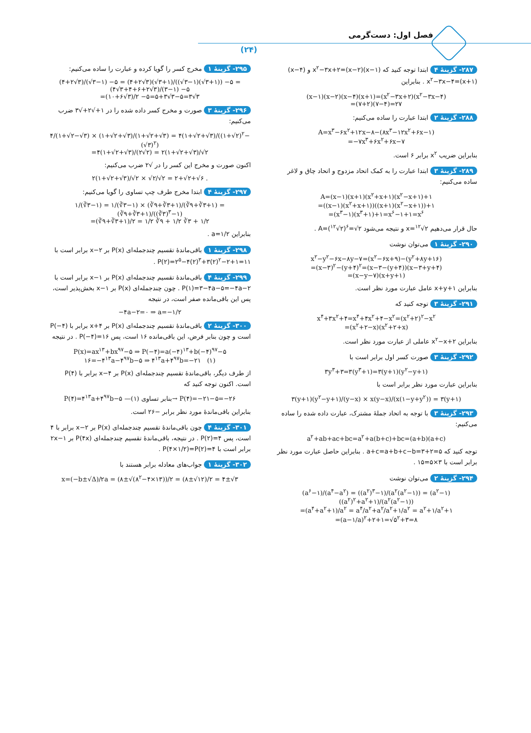فصل اول: دست‌گرمی
(۲۴)
۲۸۷- گزینهٔ ۴ ابتدا توجه کنید که (x−۱)(x−۲)=x<sup>۲</sup>−۳x+۲ و (x−۴)(x+۱)=x<sup>۲</sup>−۳x−۴ . بنابراین
(x−۱)(x−۲)(x−۴)(x+۱)=(x<sup>۲</sup>−۳x+۲)(x<sup>۲</sup>−۳x−۴)
=(۷+۲)(۷−۴)=۲۷
۲۸۸- گزینهٔ ۲ ابتدا عبارت را ساده می‌کنیم:
A=x<sup>۳</sup>−۶x<sup>۲</sup>+۱۲x−۸−(۸x<sup>۳</sup>−۱۲x<sup>۲</sup>+۶x−۱)
=−۷x<sup>۳</sup>+۶x<sup>۲</sup>+۶x−۷
بنابراین ضریب x<sup>۲</sup> برابر ۶ است.
۲۸۹- گزینهٔ ۳ ابتدا عبارت را به کمک اتحاد مزدوج و اتحاد چاق و لاغر ساده می‌کنیم:
A=(x−۱)(x+۱)(x<sup>۲</sup>+x+۱)(x<sup>۲</sup>−x+۱)+۱
=((x−۱)(x<sup>۲</sup>+x+۱))((x+۱)(x<sup>۲</sup>−x+۱))+۱
=(x<sup>۳</sup>−۱)(x<sup>۳</sup>+۱)+۱=x<sup>۶</sup>−۱+۱=x<sup>۶</sup>
حال قرار می‌دهیم x=<sup>۱۲</sup>√۲ و نتیجه می‌شود A=(<sup>۱۲</sup>√۲)<sup>۶</sup>=√۲ .
۲۹۰- گزینهٔ ۱ می‌توان نوشت
x<sup>۲</sup>−y<sup>۲</sup>−۶x−۸y−۷=(x<sup>۲</sup>−۶x+۹)−(y<sup>۲</sup>+۸y+۱۶)
=(x−۳)<sup>۲</sup>−(y+۴)<sup>۲</sup>=(x−۳−(y+۴))(x−۳+y+۴)
=(x−y−۷)(x+y+۱)
بنابراین x+y+۱ عامل عبارت مورد نظر است.
۲۹۱- گزینهٔ ۳ توجه کنید که
x<sup>۴</sup>+۳x<sup>۲</sup>+۴=x<sup>۴</sup>+۴x<sup>۲</sup>+۴−x<sup>۲</sup>=(x<sup>۲</sup>+۲)<sup>۲</sup>−x<sup>۲</sup>
=(x<sup>۲</sup>+۲−x)(x<sup>۲</sup>+۲+x)
بنابراین x<sup>۲</sup>−x+۲ عاملی از عبارت مورد نظر است.
۲۹۲- گزینهٔ ۳ صورت کسر اول برابر است با
۳y<sup>۳</sup>+۳=۳(y<sup>۳</sup>+۱)=۳(y+۱)(y<sup>۲</sup>−y+۱)
بنابراین عبارت مورد نظر برابر است با
۳(y+۱)(y<sup>۲</sup>−y+۱)/(y−x) × x(y−x)/(x(۱−y+y<sup>۲</sup>)) = ۳(y+۱)
۲۹۳- گزینهٔ ۳ با توجه به اتحاد جملهٔ مشترک، عبارت داده شده را ساده می‌کنیم:
a<sup>۲</sup>+ab+ac+bc=a<sup>۲</sup>+a(b+c)+bc=(a+b)(a+c)
توجه کنید که a+c=a+b+c−b=۳+۲=۵ . بنابراین حاصل عبارت مورد نظر برابر است با ۳×۵=۱۵ .
۲۹۴- گزینهٔ ۲ می‌توان نوشت
(a<sup>۶</sup>−۱)/(a<sup>۴</sup>−a<sup>۲</sup>) = ((a<sup>۲</sup>)<sup>۳</sup>−۱)/(a<sup>۲</sup>(a<sup>۲</sup>−۱)) = (a<sup>۲</sup>−۱)((a<sup>۲</sup>)<sup>۲</sup>+a<sup>۲</sup>+۱)/(a<sup>۲</sup>(a<sup>۲</sup>−۱))
=(a<sup>۴</sup>+a<sup>۲</sup>+۱)/a<sup>۲</sup> = a<sup>۴</sup>/a<sup>۲</sup>+a<sup>۲</sup>/a<sup>۲</sup>+۱/a<sup>۲</sup> = a<sup>۲</sup>+۱/a<sup>۲</sup>+۱
=(a−۱/a)<sup>۲</sup>+۲+۱=√۵<sup>۲</sup>+۳=۸
۲۹۵- گزینهٔ ۱ مخرج کسر را گویا کرده و عبارت را ساده می‌کنیم:
(۴+۲√۳)/(√۳−۱) −۵ = (۴+۲√۳)(√۳+۱)/((√۳−۱)(√۳+۱)) −۵ = (۴√۳+۴+۶+۲√۳)/(۳−۱) −۵
=(۱۰+۶√۳)/۲ −۵=۵+۳√۳−۵=۳√۳
۲۹۶- گزینهٔ ۳ صورت و مخرج کسر داده شده را در ۱+√۲+√۳ ضرب می‌کنیم:
۴/(۱+√۲−√۳) × (۱+√۲+√۳)/(۱+√۲+√۳) = ۴(۱+√۲+√۳)/((۱+√۲)<sup>۲</sup>−(√۳)<sup>۲</sup>)
=۴(۱+√۲+√۳)/(۲√۲) = ۲(۱+√۲+√۳)/√۲
اکنون صورت و مخرج این کسر را در √۲ ضرب می‌کنیم:
۲(۱+√۲+√۳)/√۲ × √۲/√۲ = ۲+√۲+√۶ .
۲۹۷- گزینهٔ ۴ ابتدا مخرج طرف چپ تساوی را گویا می‌کنیم:
۱/(∛۳−۱) = ۱/(∛۳−۱) × (∛۹+∛۳+۱)/(∛۹+∛۳+۱) = (∛۹+∛۳+۱)/((∛۳)<sup>۳</sup>−۱)
=(∛۹+∛۳+۱)/۲ = ۱/۲ ∛۹ + ۱/۲ ∛۳ + ۱/۲
بنابراین a=۱/۲ .
۲۹۸- گزینهٔ ۱ باقی‌ماندهٔ تقسیم چندجمله‌ای P(x) بر x−۲ برابر است با P(۲)=۲<sup>۵</sup>−۴(۲)<sup>۳</sup>+۳(۲)<sup>۲</sup>−۲+۱=۱۱ .
۲۹۹- گزینهٔ ۴ باقی‌ماندهٔ تقسیم چندجمله‌ای P(x) بر x−۱ برابر است با P(۱)=۳−۴a−۵=−۴a−۲ . چون چندجمله‌ای P(x) بر x−۱ بخش‌پذیر است، پس این باقی‌مانده صفر است، در نتیجه
−۴a−۲=۰ ⇒ a=−۱/۲
۳۰۰- گزینهٔ ۲ باقی‌ماندهٔ تقسیم چندجمله‌ای P(x) بر x+۴ برابر با P(−۴) است و چون بنابر فرض، این باقی‌مانده ۱۶ است، پس P(−۴)=۱۶ . در نتیجه
P(x)=ax<sup>۱۳</sup>+bx<sup>۹۷</sup>−۵ ⇒ P(−۴)=a(−۴)<sup>۱۳</sup>+b(−۴)<sup>۹۷</sup>−۵
۱۶=−۴<sup>۱۳</sup>a−۴<sup>۹۷</sup>b−۵ ⇒ ۴<sup>۱۳</sup>a+۴<sup>۹۷</sup>b=−۲۱ (۱)
از طرف دیگر، باقی‌ماندهٔ تقسیم چندجمله‌ای P(x) بر x−۴ برابر با P(۴) است. اکنون توجه کنید که
P(۴)=۴<sup>۱۳</sup>a+۴<sup>۹۷</sup>b−۵ —بنابر تساوی (۱)→ P(۴)=−۲۱−۵=−۲۶
بنابراین باقی‌ماندهٔ مورد نظر برابر −۲۶ است.
۳۰۱- گزینهٔ ۴ چون باقی‌ماندهٔ تقسیم چندجمله‌ای P(x) بر x−۲ برابر با ۴ است، پس P(۲)=۴ . در نتیجه، باقی‌ماندهٔ تقسیم چندجمله‌ای P(۴x) بر ۱−۲x برابر است با P(۴×۱/۲)=P(۲)=۴ .
۳۰۲- گزینهٔ ۱ جواب‌های معادله برابر هستند با
x=(−b±√Δ)/۲a = (۸±√(۸<sup>۲</sup>−۴×۱۳))/۲ = (۸±√۱۲)/۲ = ۴±√۳